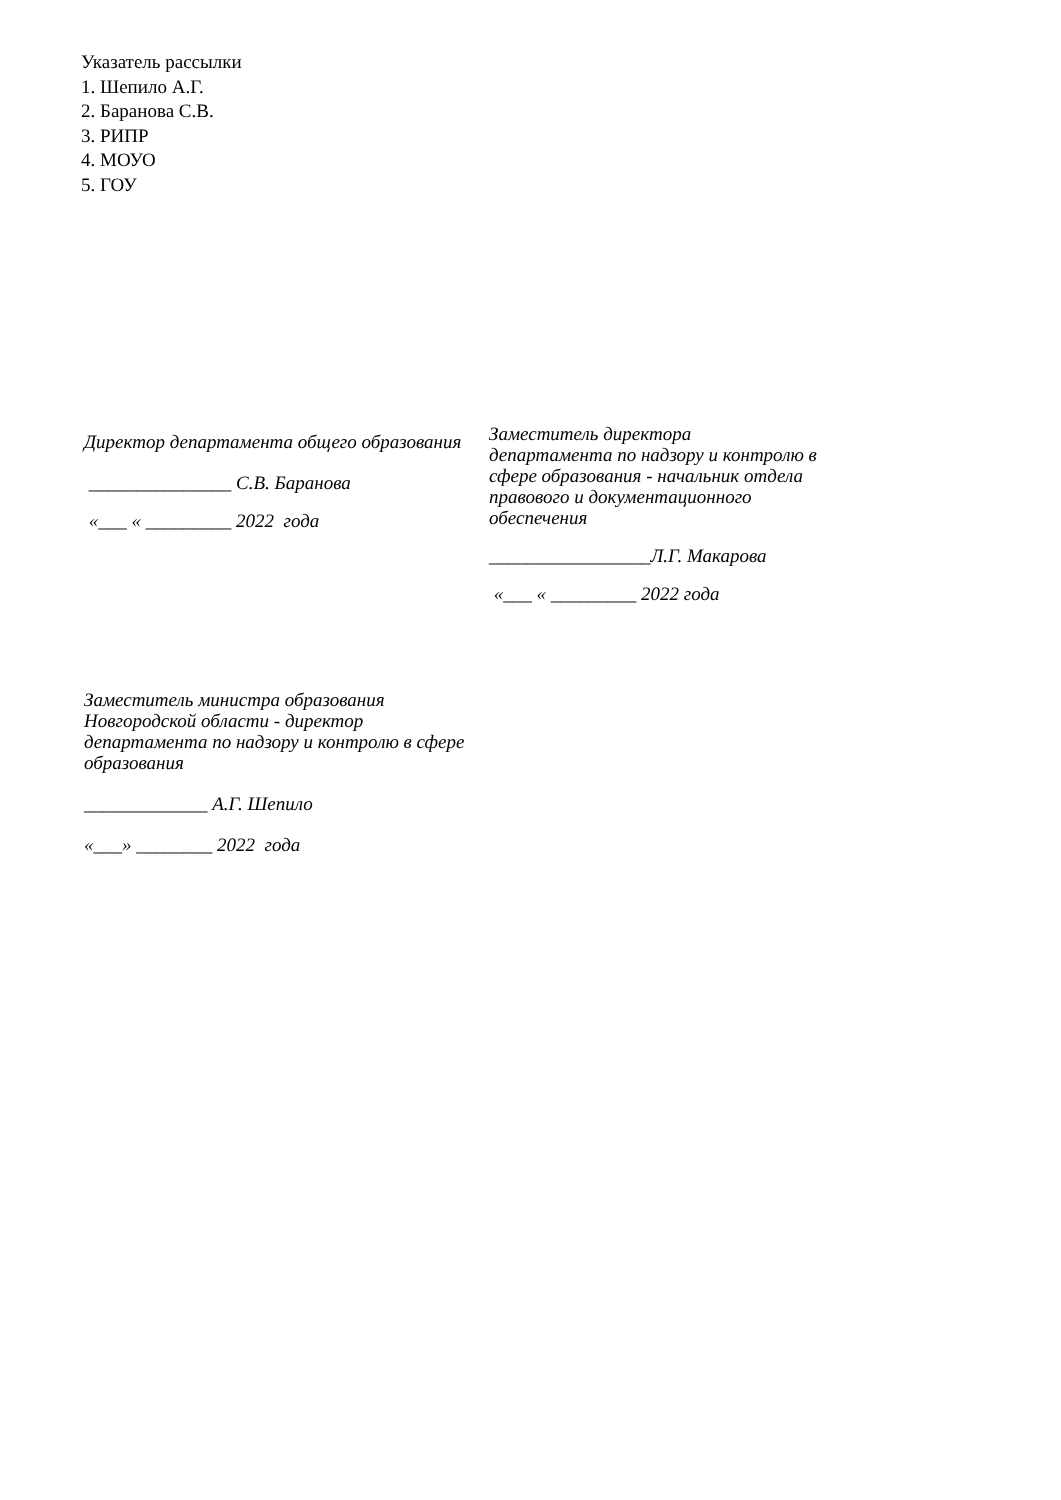Указатель рассылки
1. Шепило А.Г.
2. Баранова С.В.
3. РИПР
4. МОУО
5. ГОУ
Директор департамента общего образования
_______________ С.В. Баранова
«___ « _________ 2022 года
Заместитель директора департамента по надзору и контролю в сфере образования - начальник отдела правового и документационного обеспечения
_________________Л.Г. Макарова
«___ « _________ 2022 года
Заместитель министра образования Новгородской области - директор департамента по надзору и контролю в сфере образования
_____________ А.Г. Шепило
«___» ________ 2022 года